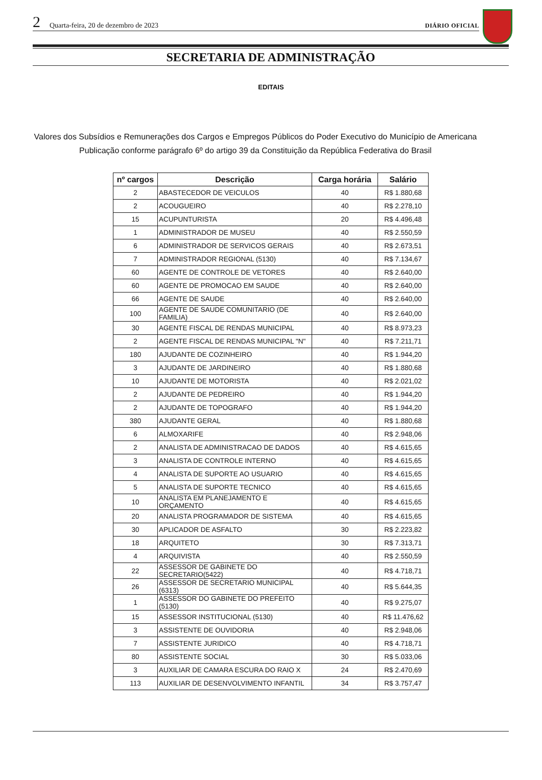2 Quarta-feira, 20 de dezembro de 2023 DIÁRIO OFICIAL
SECRETARIA DE ADMINISTRAÇÃO
EDITAIS
Valores dos Subsídios e Remunerações dos Cargos e Empregos Públicos do Poder Executivo do Município de Americana
Publicação conforme parágrafo 6º do artigo 39 da Constituição da República Federativa do Brasil
| nº cargos | Descrição | Carga horária | Salário |
| --- | --- | --- | --- |
| 2 | ABASTECEDOR DE VEICULOS | 40 | R$ 1.880,68 |
| 2 | ACOUGUEIRO | 40 | R$ 2.278,10 |
| 15 | ACUPUNTURISTA | 20 | R$ 4.496,48 |
| 1 | ADMINISTRADOR DE MUSEU | 40 | R$ 2.550,59 |
| 6 | ADMINISTRADOR DE SERVICOS GERAIS | 40 | R$ 2.673,51 |
| 7 | ADMINISTRADOR REGIONAL (5130) | 40 | R$ 7.134,67 |
| 60 | AGENTE DE CONTROLE DE VETORES | 40 | R$ 2.640,00 |
| 60 | AGENTE DE PROMOCAO EM SAUDE | 40 | R$ 2.640,00 |
| 66 | AGENTE DE SAUDE | 40 | R$ 2.640,00 |
| 100 | AGENTE DE SAUDE COMUNITARIO (DE FAMILIA) | 40 | R$ 2.640,00 |
| 30 | AGENTE FISCAL DE RENDAS MUNICIPAL | 40 | R$ 8.973,23 |
| 2 | AGENTE FISCAL DE RENDAS MUNICIPAL "N" | 40 | R$ 7.211,71 |
| 180 | AJUDANTE DE COZINHEIRO | 40 | R$ 1.944,20 |
| 3 | AJUDANTE DE JARDINEIRO | 40 | R$ 1.880,68 |
| 10 | AJUDANTE DE MOTORISTA | 40 | R$ 2.021,02 |
| 2 | AJUDANTE DE PEDREIRO | 40 | R$ 1.944,20 |
| 2 | AJUDANTE DE TOPOGRAFO | 40 | R$ 1.944,20 |
| 380 | AJUDANTE GERAL | 40 | R$ 1.880,68 |
| 6 | ALMOXARIFE | 40 | R$ 2.948,06 |
| 2 | ANALISTA DE ADMINISTRACAO DE DADOS | 40 | R$ 4.615,65 |
| 3 | ANALISTA DE CONTROLE INTERNO | 40 | R$ 4.615,65 |
| 4 | ANALISTA DE SUPORTE AO USUARIO | 40 | R$ 4.615,65 |
| 5 | ANALISTA DE SUPORTE TECNICO | 40 | R$ 4.615,65 |
| 10 | ANALISTA EM PLANEJAMENTO E ORÇAMENTO | 40 | R$ 4.615,65 |
| 20 | ANALISTA PROGRAMADOR DE SISTEMA | 40 | R$ 4.615,65 |
| 30 | APLICADOR DE ASFALTO | 30 | R$ 2.223,82 |
| 18 | ARQUITETO | 30 | R$ 7.313,71 |
| 4 | ARQUIVISTA | 40 | R$ 2.550,59 |
| 22 | ASSESSOR DE GABINETE DO SECRETARIO(5422) | 40 | R$ 4.718,71 |
| 26 | ASSESSOR DE SECRETARIO MUNICIPAL (6313) | 40 | R$ 5.644,35 |
| 1 | ASSESSOR DO GABINETE DO PREFEITO (5130) | 40 | R$ 9.275,07 |
| 15 | ASSESSOR INSTITUCIONAL (5130) | 40 | R$ 11.476,62 |
| 3 | ASSISTENTE DE OUVIDORIA | 40 | R$ 2.948,06 |
| 7 | ASSISTENTE JURIDICO | 40 | R$ 4.718,71 |
| 80 | ASSISTENTE SOCIAL | 30 | R$ 5.033,06 |
| 3 | AUXILIAR DE CAMARA ESCURA DO RAIO X | 24 | R$ 2.470,69 |
| 113 | AUXILIAR DE DESENVOLVIMENTO INFANTIL | 34 | R$ 3.757,47 |